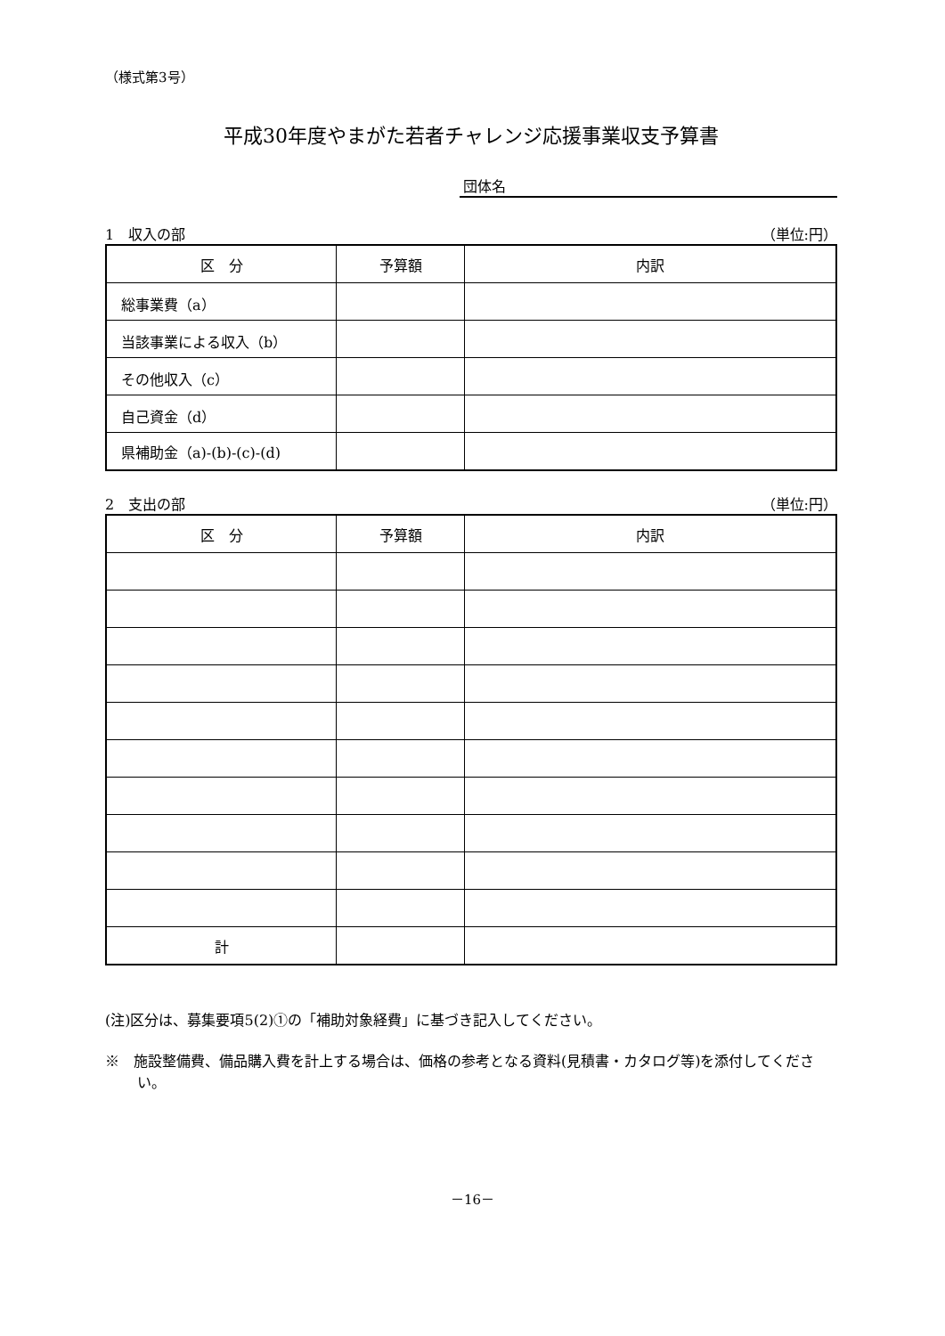（様式第3号）
平成30年度やまがた若者チャレンジ応援事業収支予算書
団体名
1　収入の部 （単位:円）
| 区 分 | 予算額 | 内訳 |
| --- | --- | --- |
| 総事業費（a） | | |
| 当該事業による収入（b） | | |
| その他収入（c） | | |
| 自己資金（d） | | |
| 県補助金（a)-(b)-(c)-(d) | | |
2　支出の部 （単位:円）
| 区 分 | 予算額 | 内訳 |
| --- | --- | --- |
| 計 | | |
(注)区分は、募集要項5(2)①の「補助対象経費」に基づき記入してください。
※　施設整備費、備品購入費を計上する場合は、価格の参考となる資料(見積書・カタログ等)を添付してください。
－16－